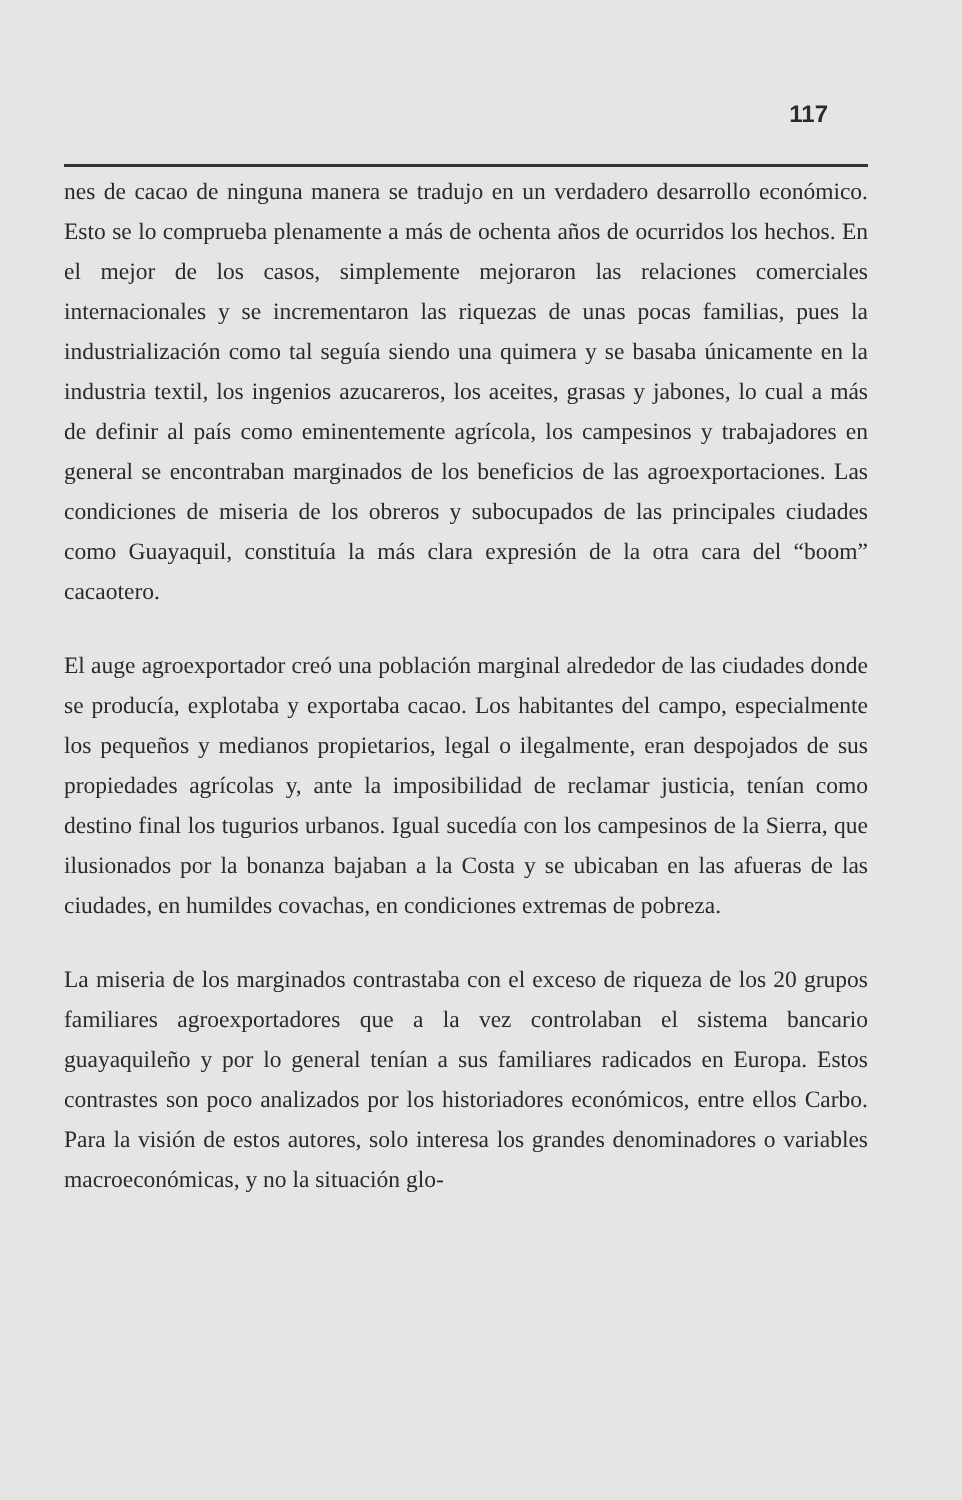117
nes de cacao de ninguna manera se tradujo en un verdadero desarrollo económico. Esto se lo comprueba plenamente a más de ochenta años de ocurridos los hechos. En el mejor de los casos, simplemente mejoraron las relaciones comerciales internacionales y se incrementaron las riquezas de unas pocas familias, pues la industrialización como tal seguía siendo una quimera y se basaba únicamente en la industria textil, los ingenios azucareros, los aceites, grasas y jabones, lo cual a más de definir al país como eminentemente agrícola, los campesinos y trabajadores en general se encontraban marginados de los beneficios de las agroexportaciones. Las condiciones de miseria de los obreros y subocupados de las principales ciudades como Guayaquil, constituía la más clara expresión de la otra cara del “boom” cacaotero.
El auge agroexportador creó una población marginal alrededor de las ciudades donde se producía, explotaba y exportaba cacao. Los habitantes del campo, especialmente los pequeños y medianos propietarios, legal o ilegalmente, eran despojados de sus propiedades agrícolas y, ante la imposibilidad de reclamar justicia, tenían como destino final los tugurios urbanos. Igual sucedía con los campesinos de la Sierra, que ilusionados por la bonanza bajaban a la Costa y se ubicaban en las afueras de las ciudades, en humildes covachas, en condiciones extremas de pobreza.
La miseria de los marginados contrastaba con el exceso de riqueza de los 20 grupos familiares agroexportadores que a la vez controlaban el sistema bancario guayaquileño y por lo general tenían a sus familiares radicados en Europa. Estos contrastes son poco analizados por los historiadores económicos, entre ellos Carbo. Para la visión de estos autores, solo interesa los grandes denominadores o variables macroeconómicas, y no la situación glo-